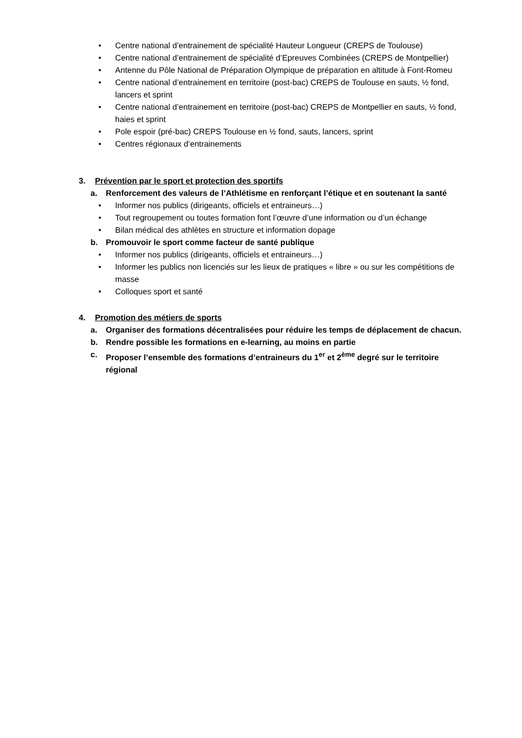• Centre national d’entrainement de spécialité Hauteur Longueur (CREPS de Toulouse)
• Centre national d’entrainement de spécialité d’Epreuves Combinées (CREPS de Montpellier)
• Antenne du Pôle National de Préparation Olympique de préparation en altitude à Font-Romeu
• Centre national d’entrainement en territoire (post-bac) CREPS de Toulouse en sauts, ½ fond, lancers et sprint
• Centre national d’entrainement en territoire (post-bac) CREPS de Montpellier en sauts, ½ fond, haies et sprint
• Pole espoir (pré-bac) CREPS Toulouse en ½ fond, sauts, lancers, sprint
• Centres régionaux d’entrainements
3. Prévention par le sport et protection des sportifs
a. Renforcement des valeurs de l’Athlétisme en renforçant l’étique et en soutenant la santé
• Informer nos publics (dirigeants, officiels et entraineurs…)
• Tout regroupement ou toutes formation font l’œuvre d’une information ou d’un échange
• Bilan médical des athlètes en structure et information dopage
b. Promouvoir le sport comme facteur de santé publique
• Informer nos publics (dirigeants, officiels et entraineurs…)
• Informer les publics non licenciés sur les lieux de pratiques « libre » ou sur les compétitions de masse
• Colloques sport et santé
4. Promotion des métiers de sports
a. Organiser des formations décentralisées pour réduire les temps de déplacement de chacun.
b. Rendre possible les formations en e-learning, au moins en partie
c. Proposer l’ensemble des formations d’entraineurs du 1<sup>er</sup> et 2<sup>ème</sup> degré sur le territoire régional